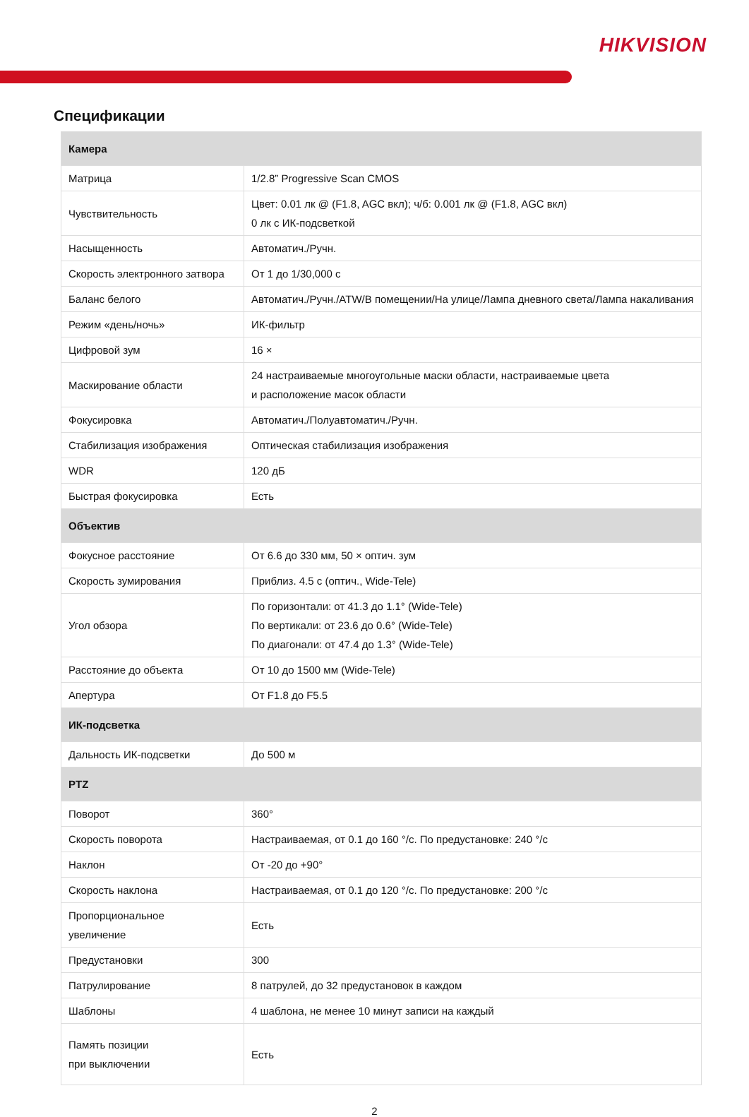HIKVISION
Спецификации
| Камера | |
| --- | --- |
| Матрица | 1/2.8” Progressive Scan CMOS |
| Чувствительность | Цвет: 0.01 лк @ (F1.8, AGC вкл); ч/б: 0.001 лк @ (F1.8, AGC вкл) 0 лк с ИК-подсветкой |
| Насыщенность | Автоматич./Ручн. |
| Скорость электронного затвора | От 1 до 1/30,000 с |
| Баланс белого | Автоматич./Ручн./ATW/В помещении/На улице/Лампа дневного света/Лампа накаливания |
| Режим «день/ночь» | ИК-фильтр |
| Цифровой зум | 16 × |
| Маскирование области | 24 настраиваемые многоугольные маски области, настраиваемые цвета и расположение масок области |
| Фокусировка | Автоматич./Полуавтоматич./Ручн. |
| Стабилизация изображения | Оптическая стабилизация изображения |
| WDR | 120 дБ |
| Быстрая фокусировка | Есть |
| Объектив | |
| Фокусное расстояние | От 6.6 до 330 мм, 50 × оптич. зум |
| Скорость зумирования | Приблиз. 4.5 с (оптич., Wide-Tele) |
| Угол обзора | По горизонтали: от 41.3 до 1.1° (Wide-Tele) По вертикали: от 23.6 до 0.6° (Wide-Tele) По диагонали: от 47.4 до 1.3° (Wide-Tele) |
| Расстояние до объекта | От 10 до 1500 мм (Wide-Tele) |
| Апертура | От F1.8 до F5.5 |
| ИК-подсветка | |
| Дальность ИК-подсветки | До 500 м |
| PTZ | |
| Поворот | 360° |
| Скорость поворота | Настраиваемая, от 0.1 до 160 °/с. По предустановке: 240 °/с |
| Наклон | От -20 до +90° |
| Скорость наклона | Настраиваемая, от 0.1 до 120 °/с. По предустановке: 200 °/с |
| Пропорциональное увеличение | Есть |
| Предустановки | 300 |
| Патрулирование | 8 патрулей, до 32 предустановок в каждом |
| Шаблоны | 4 шаблона, не менее 10 минут записи на каждый |
| Память позиции при выключении | Есть |
2